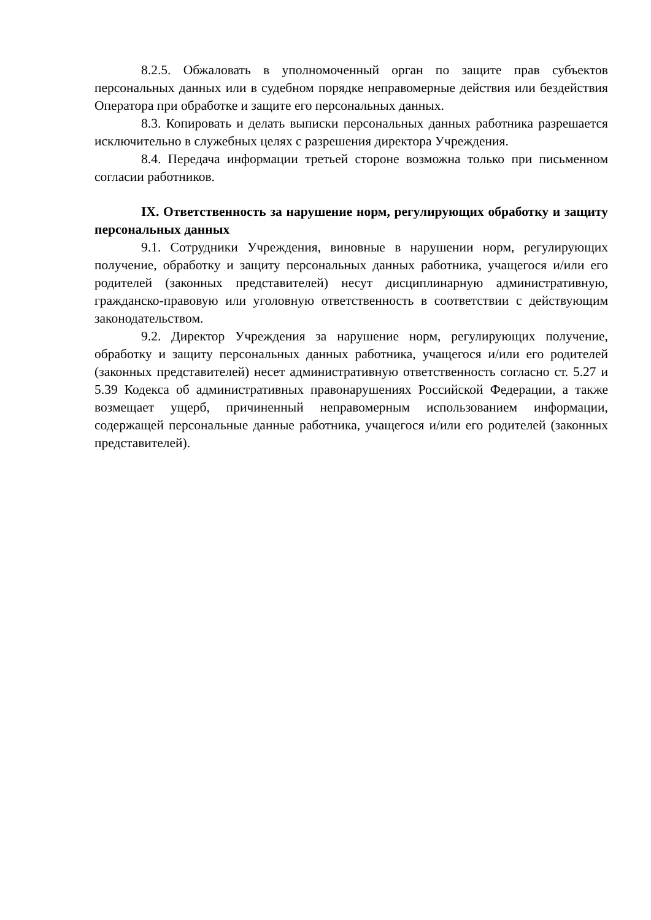8.2.5. Обжаловать в уполномоченный орган по защите прав субъектов персональных данных или в судебном порядке неправомерные действия или бездействия Оператора при обработке и защите его персональных данных.
8.3. Копировать и делать выписки персональных данных работника разрешается исключительно в служебных целях с разрешения директора Учреждения.
8.4. Передача информации третьей стороне возможна только при письменном согласии работников.
IX. Ответственность за нарушение норм, регулирующих обработку и защиту персональных данных
9.1. Сотрудники Учреждения, виновные в нарушении норм, регулирующих получение, обработку и защиту персональных данных работника, учащегося и/или его родителей (законных представителей) несут дисциплинарную административную, гражданско-правовую или уголовную ответственность в соответствии с действующим законодательством.
9.2. Директор Учреждения за нарушение норм, регулирующих получение, обработку и защиту персональных данных работника, учащегося и/или его родителей (законных представителей) несет административную ответственность согласно ст. 5.27 и 5.39 Кодекса об административных правонарушениях Российской Федерации, а также возмещает ущерб, причиненный неправомерным использованием информации, содержащей персональные данные работника, учащегося и/или его родителей (законных представителей).